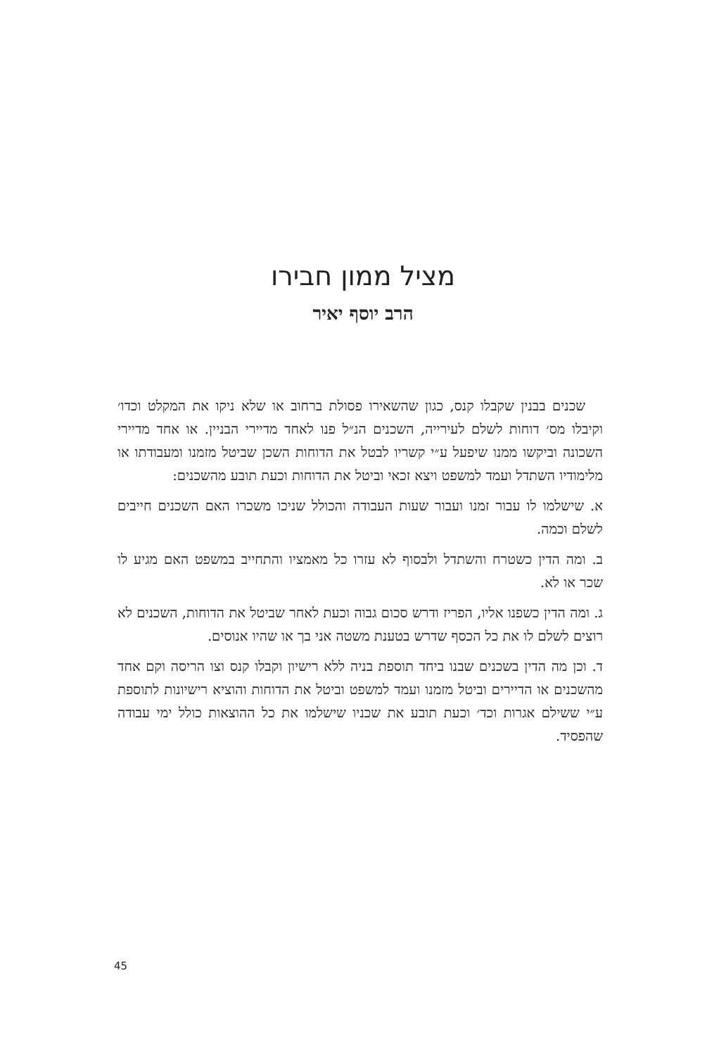מציל ממון חבירו
הרב יוסף יאיר
שכנים בבנין שקבלו קנס, כגון שהשאירו פסולת ברחוב או שלא ניקו את המקלט וכדו׳ וקיבלו מס׳ דוחות לשלם לעירייה, השכנים הנ״ל פנו לאחד מדיירי הבניין. או אחד מדיירי השכונה וביקשו ממנו שיפעל ע״י קשריו לבטל את הדוחות השכן שביטל מזמנו ומעבודתו או מלימודיו השתדל ועמד למשפט ויצא זכאי וביטל את הדוחות וכעת תובע מהשכנים:
א. שישלמו לו עבור זמנו ועבור שעות העבודה והכולל שניכו משכרו האם השכנים חייבים לשלם וכמה.
ב. ומה הדין כשטרח והשתדל ולבסוף לא עזרו כל מאמציו והתחייב במשפט האם מגיע לו שכר או לא.
ג. ומה הדין כשפנו אליו, הפריז ודרש סכום גבוה וכעת לאחר שביטל את הדוחות, השכנים לא רוצים לשלם לו את כל הכסף שדרש בטענת משטה אני בך או שהיו אנוסים.
ד. וכן מה הדין בשכנים שבנו ביחד תוספת בניה ללא רישיון וקבלו קנס וצו הריסה וקם אחד מהשכנים או הדיירים וביטל מזמנו ועמד למשפט וביטל את הדוחות והוציא רישיונות לתוספת ע״י ששילם אגרות וכד׳ וכעת תובע את שכניו שישלמו את כל ההוצאות כולל ימי עבודה שהפסיד.
45